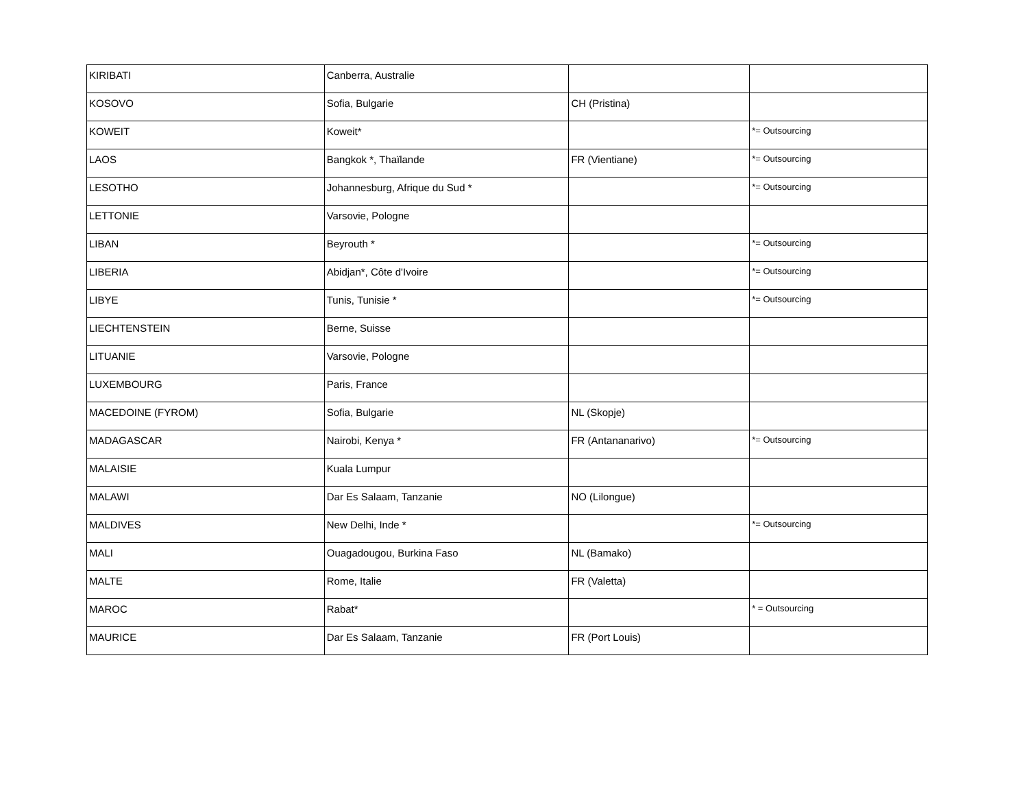| KIRIBATI | Canberra, Australie | | |
| KOSOVO | Sofia, Bulgarie | CH (Pristina) | |
| KOWEIT | Koweit* | | *= Outsourcing |
| LAOS | Bangkok *, Thaïlande | FR (Vientiane) | *= Outsourcing |
| LESOTHO | Johannesburg, Afrique du Sud * | | *= Outsourcing |
| LETTONIE | Varsovie, Pologne | | |
| LIBAN | Beyrouth * | | *= Outsourcing |
| LIBERIA | Abidjan*, Côte d'Ivoire | | *= Outsourcing |
| LIBYE | Tunis, Tunisie * | | *= Outsourcing |
| LIECHTENSTEIN | Berne, Suisse | | |
| LITUANIE | Varsovie, Pologne | | |
| LUXEMBOURG | Paris, France | | |
| MACEDOINE (FYROM) | Sofia, Bulgarie | NL (Skopje) | |
| MADAGASCAR | Nairobi, Kenya * | FR (Antananarivo) | *= Outsourcing |
| MALAISIE | Kuala Lumpur | | |
| MALAWI | Dar Es Salaam, Tanzanie | NO (Lilongue) | |
| MALDIVES | New Delhi, Inde * | | *= Outsourcing |
| MALI | Ouagadougou, Burkina Faso | NL (Bamako) | |
| MALTE | Rome, Italie | FR (Valetta) | |
| MAROC | Rabat* | | * = Outsourcing |
| MAURICE | Dar Es Salaam, Tanzanie | FR (Port Louis) | |